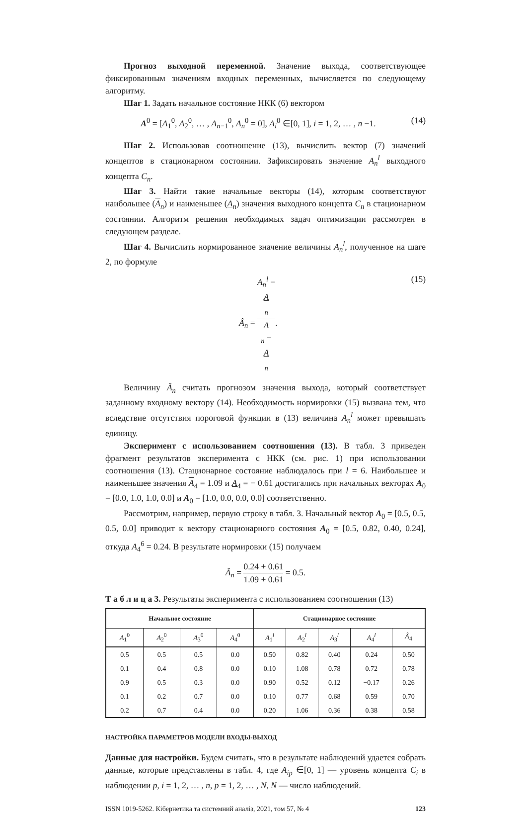Прогноз выходной переменной. Значение выхода, соответствующее фиксированным значениям входных переменных, вычисляется по следующему алгоритму.
Шаг 1. Задать начальное состояние НКК (6) вектором
A<sup>0</sup> = [A<sub>1</sub><sup>0</sup>, A<sub>2</sub><sup>0</sup>, … , A<sub>n−1</sub><sup>0</sup>, A<sub>n</sub><sup>0</sup> = 0], A<sub>i</sub><sup>0</sup> ∈[0, 1], i = 1, 2, … , n −1. (14)
Шаг 2. Использовав соотношение (13), вычислить вектор (7) значений концептов в стационарном состоянии. Зафиксировать значение A<sub>n</sub><sup>l</sup> выходного концепта C<sub>n</sub>.
Шаг 3. Найти такие начальные векторы (14), которым соответствуют наибольшее (A<sub>n</sub>) и наименьшее (A<sub>n</sub>) значения выходного концепта C<sub>n</sub> в стационарном состоянии. Алгоритм решения необходимых задач оптимизации рассмотрен в следующем разделе.
Шаг 4. Вычислить нормированное значение величины A<sub>n</sub><sup>l</sup>, полученное на шаге 2, по формуле
Â<sub>n</sub> = A<sub>n</sub><sup>l</sup> −
A
<sub>n</sub> A
<sub>n</sub> −
A
<sub>n</sub>. (15)
Величину Â<sub>n</sub> считать прогнозом значения выхода, который соответствует заданному входному вектору (14). Необходимость нормировки (15) вызвана тем, что вследствие отсутствия пороговой функции в (13) величина A<sub>n</sub><sup>l</sup> может превышать единицу.
Эксперимент с использованием соотношения (13). В табл. 3 приведен фрагмент результатов эксперимента с НКК (см. рис. 1) при использовании соотношения (13). Стационарное состояние наблюдалось при l = 6. Наибольшее и наименьшее значения A<sub>4</sub> = 1.09 и A<sub>4</sub> = − 0.61 достигались при начальных векторах A<sub>0</sub> = [0.0, 1.0, 1.0, 0.0] и A<sub>0</sub> = [1.0, 0.0, 0.0, 0.0] соответственно.
Рассмотрим, например, первую строку в табл. 3. Начальный вектор A<sub>0</sub> = [0.5, 0.5, 0.5, 0.0] приводит к вектору стационарного состояния A<sub>0</sub> = [0.5, 0.82, 0.40, 0.24], откуда A<sub>4</sub><sup>6</sup> = 0.24. В результате нормировки (15) получаем
Â<sub>n</sub> = 0.24 + 0.61 1.09 + 0.61 = 0.5.
Т а б л и ц а 3. Результаты эксперимента с использованием соотношения (13)
| Начальное состояние | | | | Стационарное состояние | | | | |
| --- | --- | --- | --- | --- | --- | --- | --- | --- |
| A<sub>1</sub><sup>0</sup> | A<sub>2</sub><sup>0</sup> | A<sub>3</sub><sup>0</sup> | A<sub>4</sub><sup>0</sup> | A<sub>1</sub><sup>l</sup> | A<sub>2</sub><sup>l</sup> | A<sub>3</sub><sup>l</sup> | A<sub>4</sub><sup>l</sup> | Â<sub>4</sub> |
| 0.5 | 0.5 | 0.5 | 0.0 | 0.50 | 0.82 | 0.40 | 0.24 | 0.50 |
| 0.1 | 0.4 | 0.8 | 0.0 | 0.10 | 1.08 | 0.78 | 0.72 | 0.78 |
| 0.9 | 0.5 | 0.3 | 0.0 | 0.90 | 0.52 | 0.12 | −0.17 | 0.26 |
| 0.1 | 0.2 | 0.7 | 0.0 | 0.10 | 0.77 | 0.68 | 0.59 | 0.70 |
| 0.2 | 0.7 | 0.4 | 0.0 | 0.20 | 1.06 | 0.36 | 0.38 | 0.58 |
НАСТРОЙКА ПАРАМЕТРОВ МОДЕЛИ ВХОДЫ-ВЫХОД
Данные для настройки. Будем считать, что в результате наблюдений удается собрать данные, которые представлены в табл. 4, где A<sub>ip</sub> ∈[0, 1] — уровень концепта C<sub>i</sub> в наблюдении p, i = 1, 2, … , n, p = 1, 2, … , N, N — число наблюдений.
ISSN 1019-5262. Кібернетика та системний аналіз, 2021, том 57, № 4 123